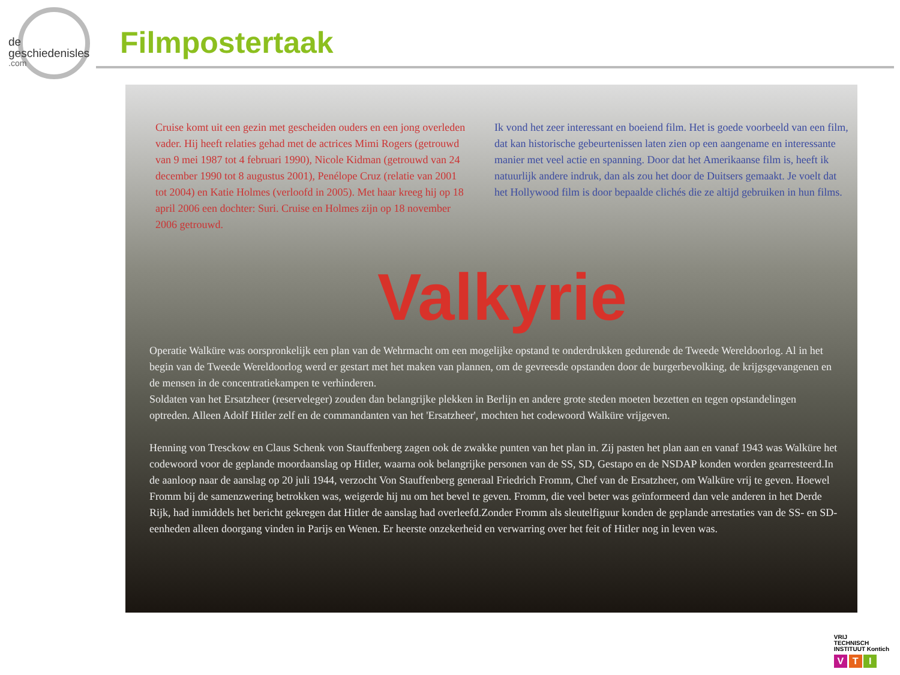de
geschiedenisles.com
Filmpostertaak
Cruise komt uit een gezin met gescheiden ouders en een jong overleden vader. Hij heeft relaties gehad met de actrices Mimi Rogers (getrouwd van 9 mei 1987 tot 4 februari 1990), Nicole Kidman (getrouwd van 24 december 1990 tot 8 augustus 2001), Penélope Cruz (relatie van 2001 tot 2004) en Katie Holmes (verloofd in 2005). Met haar kreeg hij op 18 april 2006 een dochter: Suri. Cruise en Holmes zijn op 18 november 2006 getrouwd.
Ik vond het zeer interessant en boeiend film. Het is goede voorbeeld van een film, dat kan historische gebeurtenissen laten zien op een aangename en interessante manier met veel actie en spanning. Door dat het Amerikaanse film is, heeft ik natuurlijk andere indruk, dan als zou het door de Duitsers gemaakt. Je voelt dat het Hollywood film is door bepaalde clichés die ze altijd gebruiken in hun films.
Valkyrie
Operatie Walküre was oorspronkelijk een plan van de Wehrmacht om een mogelijke opstand te onderdrukken gedurende de Tweede Wereldoorlog. Al in het begin van de Tweede Wereldoorlog werd er gestart met het maken van plannen, om de gevreesde opstanden door de burgerbevolking, de krijgsgevangenen en de mensen in de concentratiekampen te verhinderen.
Soldaten van het Ersatzheer (reserveleger) zouden dan belangrijke plekken in Berlijn en andere grote steden moeten bezetten en tegen opstandelingen optreden. Alleen Adolf Hitler zelf en de commandanten van het 'Ersatzheer', mochten het codewoord Walküre vrijgeven.
Henning von Tresckow en Claus Schenk von Stauffenberg zagen ook de zwakke punten van het plan in. Zij pasten het plan aan en vanaf 1943 was Walküre het codewoord voor de geplande moordaanslag op Hitler, waarna ook belangrijke personen van de SS, SD, Gestapo en de NSDAP konden worden gearresteerd.In de aanloop naar de aanslag op 20 juli 1944, verzocht Von Stauffenberg generaal Friedrich Fromm, Chef van de Ersatzheer, om Walküre vrij te geven. Hoewel Fromm bij de samenzwering betrokken was, weigerde hij nu om het bevel te geven. Fromm, die veel beter was geïnformeerd dan vele anderen in het Derde Rijk, had inmiddels het bericht gekregen dat Hitler de aanslag had overleefd.Zonder Fromm als sleutelfiguur konden de geplande arrestaties van de SS- en SD-eenheden alleen doorgang vinden in Parijs en Wenen. Er heerste onzekerheid en verwarring over het feit of Hitler nog in leven was.
VRIJ
TECHNISCH
INSTITUUT Kontich
V T I